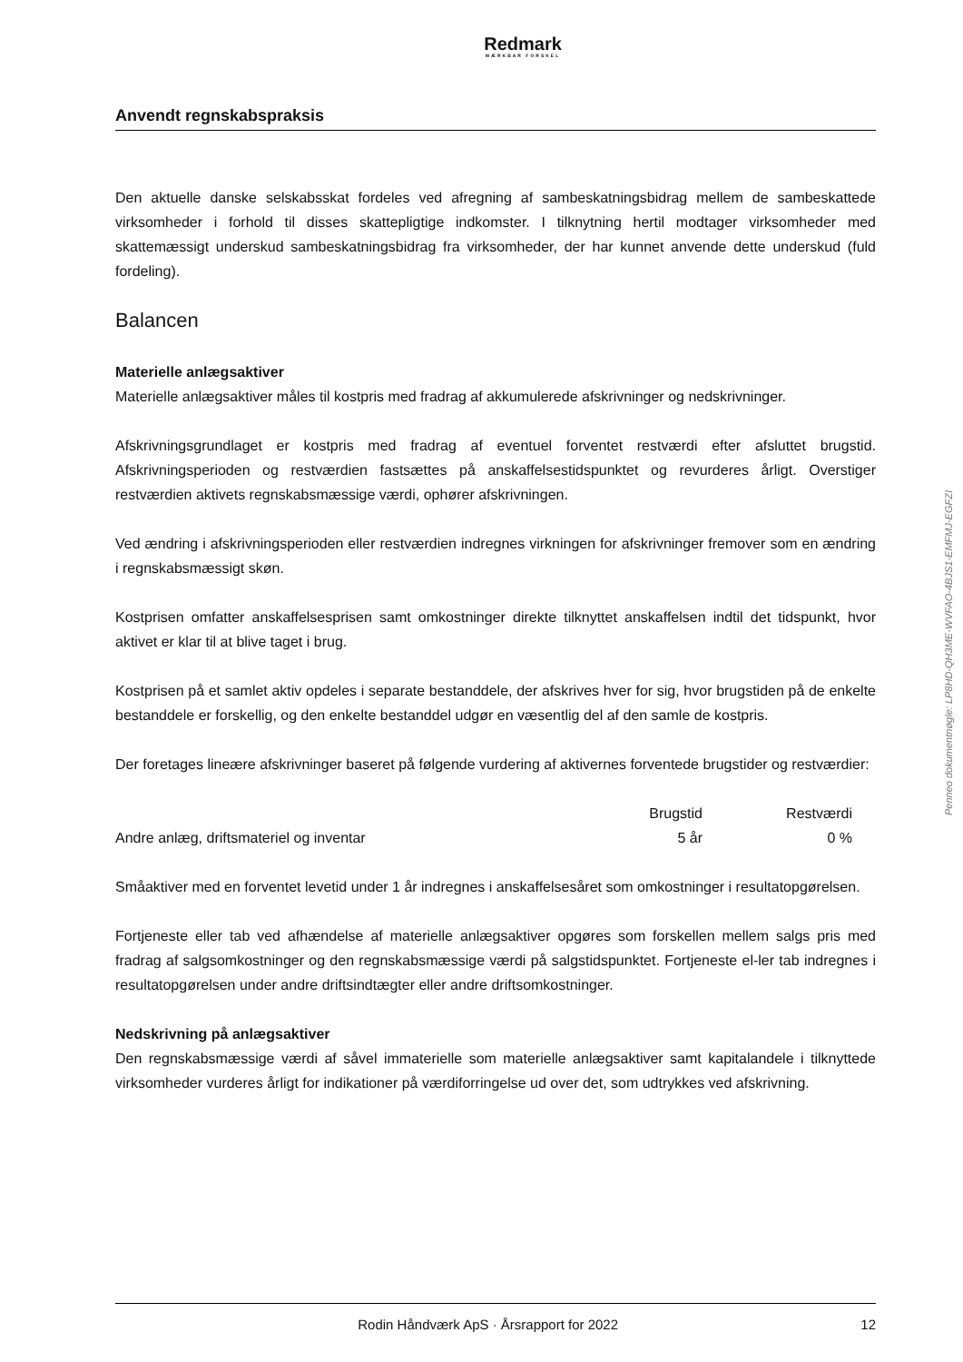Redmark
MÆRKBAR FORSKEL
Anvendt regnskabspraksis
Den aktuelle danske selskabsskat fordeles ved afregning af sambeskatningsbidrag mellem de sambeskattede virksomheder i forhold til disses skattepligtige indkomster. I tilknytning hertil modtager virksomheder med skattemæssigt underskud sambeskatningsbidrag fra virksomheder, der har kunnet anvende dette underskud (fuld fordeling).
Balancen
Materielle anlægsaktiver
Materielle anlægsaktiver måles til kostpris med fradrag af akkumulerede afskrivninger og nedskrivninger.
Afskrivningsgrundlaget er kostpris med fradrag af eventuel forventet restværdi efter afsluttet brugstid. Afskrivningsperioden og restværdien fastsættes på anskaffelsestidspunktet og revurderes årligt. Overstiger restværdien aktivets regnskabsmæssige værdi, ophører afskrivningen.
Ved ændring i afskrivningsperioden eller restværdien indregnes virkningen for afskrivninger fremover som en ændring i regnskabsmæssigt skøn.
Kostprisen omfatter anskaffelsesprisen samt omkostninger direkte tilknyttet anskaffelsen indtil det tidspunkt, hvor aktivet er klar til at blive taget i brug.
Kostprisen på et samlet aktiv opdeles i separate bestanddele, der afskrives hver for sig, hvor brugstiden på de enkelte bestanddele er forskellig, og den enkelte bestanddel udgør en væsentlig del af den samle de kostpris.
Der foretages lineære afskrivninger baseret på følgende vurdering af aktivernes forventede brugstider og restværdier:
| | Brugstid | Restværdi |
| --- | --- | --- |
| Andre anlæg, driftsmateriel og inventar | 5 år | 0 % |
Småaktiver med en forventet levetid under 1 år indregnes i anskaffelsesåret som omkostninger i resultatopgørelsen.
Fortjeneste eller tab ved afhændelse af materielle anlægsaktiver opgøres som forskellen mellem salgs pris med fradrag af salgsomkostninger og den regnskabsmæssige værdi på salgstidspunktet. Fortjeneste el-ler tab indregnes i resultatopgørelsen under andre driftsindtægter eller andre driftsomkostninger.
Nedskrivning på anlægsaktiver
Den regnskabsmæssige værdi af såvel immaterielle som materielle anlægsaktiver samt kapitalandele i tilknyttede virksomheder vurderes årligt for indikationer på værdiforringelse ud over det, som udtrykkes ved afskrivning.
Penneo dokumentnøgle: LP8HD-QH3ME-WVFAO-4BJS1-EMFMJ-EGFZI
Rodin Håndværk ApS · Årsrapport for 2022 12